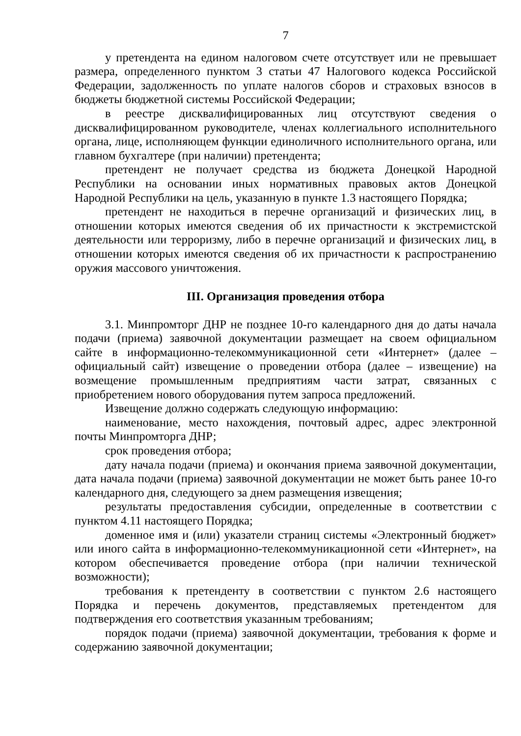7
у претендента на едином налоговом счете отсутствует или не превышает размера, определенного пунктом 3 статьи 47 Налогового кодекса Российской Федерации, задолженность по уплате налогов сборов и страховых взносов в бюджеты бюджетной системы Российской Федерации;
в реестре дисквалифицированных лиц отсутствуют сведения о дисквалифицированном руководителе, членах коллегиального исполнительного органа, лице, исполняющем функции единоличного исполнительного органа, или главном бухгалтере (при наличии) претендента;
претендент не получает средства из бюджета Донецкой Народной Республики на основании иных нормативных правовых актов Донецкой Народной Республики на цель, указанную в пункте 1.3 настоящего Порядка;
претендент не находиться в перечне организаций и физических лиц, в отношении которых имеются сведения об их причастности к экстремистской деятельности или терроризму, либо в перечне организаций и физических лиц, в отношении которых имеются сведения об их причастности к распространению оружия массового уничтожения.
III. Организация проведения отбора
3.1. Минпромторг ДНР не позднее 10-го календарного дня до даты начала подачи (приема) заявочной документации размещает на своем официальном сайте в информационно-телекоммуникационной сети «Интернет» (далее – официальный сайт) извещение о проведении отбора (далее – извещение) на возмещение промышленным предприятиям части затрат, связанных с приобретением нового оборудования путем запроса предложений.
Извещение должно содержать следующую информацию:
наименование, место нахождения, почтовый адрес, адрес электронной почты Минпромторга ДНР;
срок проведения отбора;
дату начала подачи (приема) и окончания приема заявочной документации, дата начала подачи (приема) заявочной документации не может быть ранее 10-го календарного дня, следующего за днем размещения извещения;
результаты предоставления субсидии, определенные в соответствии с пунктом 4.11 настоящего Порядка;
доменное имя и (или) указатели страниц системы «Электронный бюджет» или иного сайта в информационно-телекоммуникационной сети «Интернет», на котором обеспечивается проведение отбора (при наличии технической возможности);
требования к претенденту в соответствии с пунктом 2.6 настоящего Порядка и перечень документов, представляемых претендентом для подтверждения его соответствия указанным требованиям;
порядок подачи (приема) заявочной документации, требования к форме и содержанию заявочной документации;